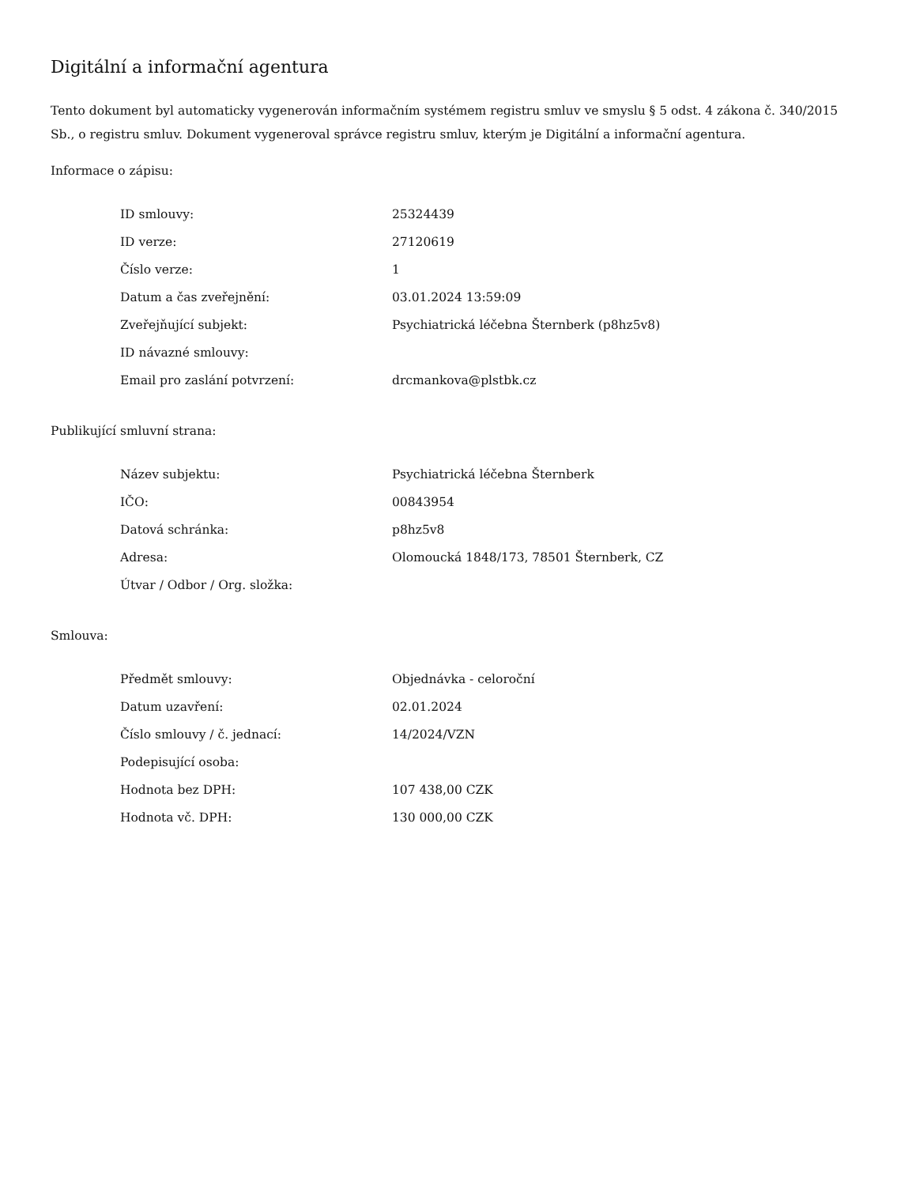Digitální a informační agentura
Tento dokument byl automaticky vygenerován informačním systémem registru smluv ve smyslu § 5 odst. 4 zákona č. 340/2015 Sb., o registru smluv. Dokument vygeneroval správce registru smluv, kterým je Digitální a informační agentura.
Informace o zápisu:
| ID smlouvy: | 25324439 |
| ID verze: | 27120619 |
| Číslo verze: | 1 |
| Datum a čas zveřejnění: | 03.01.2024 13:59:09 |
| Zveřejňující subjekt: | Psychiatrická léčebna Šternberk (p8hz5v8) |
| ID návazné smlouvy: | |
| Email pro zaslání potvrzení: | drcmankova@plstbk.cz |
Publikující smluvní strana:
| Název subjektu: | Psychiatrická léčebna Šternberk |
| IČO: | 00843954 |
| Datová schránka: | p8hz5v8 |
| Adresa: | Olomoucká 1848/173, 78501 Šternberk, CZ |
| Útvar / Odbor / Org. složka: | |
Smlouva:
| Předmět smlouvy: | Objednávka - celoroční |
| Datum uzavření: | 02.01.2024 |
| Číslo smlouvy / č. jednací: | 14/2024/VZN |
| Podepisující osoba: | |
| Hodnota bez DPH: | 107 438,00 CZK |
| Hodnota vč. DPH: | 130 000,00 CZK |